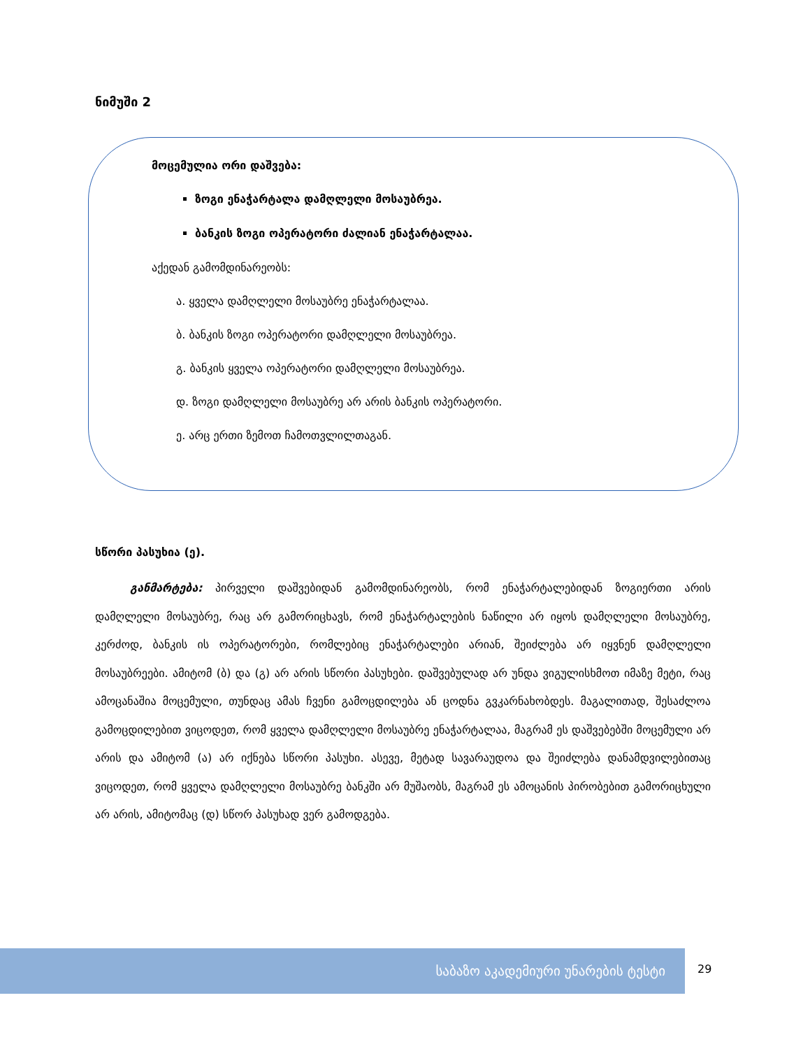ნიმუში 2
მოცემულია ორი დაშვება:
ზოგი ენაჭარტალა დამღლელი მოსაუბრეა.
ბანკის ზოგი ოპერატორი ძალიან ენაჭარტალაა.
აქედან გამომდინარეობს:
ა. ყველა დამღლელი მოსაუბრე ენაჭარტალაა.
ბ. ბანკის ზოგი ოპერატორი დამღლელი მოსაუბრეა.
გ. ბანკის ყველა ოპერატორი დამღლელი მოსაუბრეა.
დ. ზოგი დამღლელი მოსაუბრე არ არის ბანკის ოპერატორი.
ე. არც ერთი ზემოთ ჩამოთვლილთაგან.
სწორი პასუხია (ე).
განმარტება: პირველი დაშვებიდან გამომდინარეობს, რომ ენაჭარტალებიდან ზოგიერთი არის დამღლელი მოსაუბრე, რაც არ გამორიცხავს, რომ ენაჭარტალების ნაწილი არ იყოს დამღლელი მოსაუბრე, კერძოდ, ბანკის ის ოპერატორები, რომლებიც ენაჭარტალები არიან, შეიძლება არ იყვნენ დამღლელი მოსაუბრეები. ამიტომ (ბ) და (გ) არ არის სწორი პასუხები. დაშვებულად არ უნდა ვიგულისხმოთ იმაზე მეტი, რაც ამოცანაშია მოცემული, თუნდაც ამას ჩვენი გამოცდილება ან ცოდნა გვკარნახობდეს. მაგალითად, შესაძლოა გამოცდილებით ვიცოდეთ, რომ ყველა დამღლელი მოსაუბრე ენაჭარტალაა, მაგრამ ეს დაშვებებში მოცემული არ არის და ამიტომ (ა) არ იქნება სწორი პასუხი. ასევე, მეტად სავარაუდოა და შეიძლება დანამდვილებითაც ვიცოდეთ, რომ ყველა დამღლელი მოსაუბრე ბანკში არ მუშაობს, მაგრამ ეს ამოცანის პირობებით გამორიცხული არ არის, ამიტომაც (დ) სწორ პასუხად ვერ გამოდგება.
საბაზო აკადემიური უნარების ტესტი
29